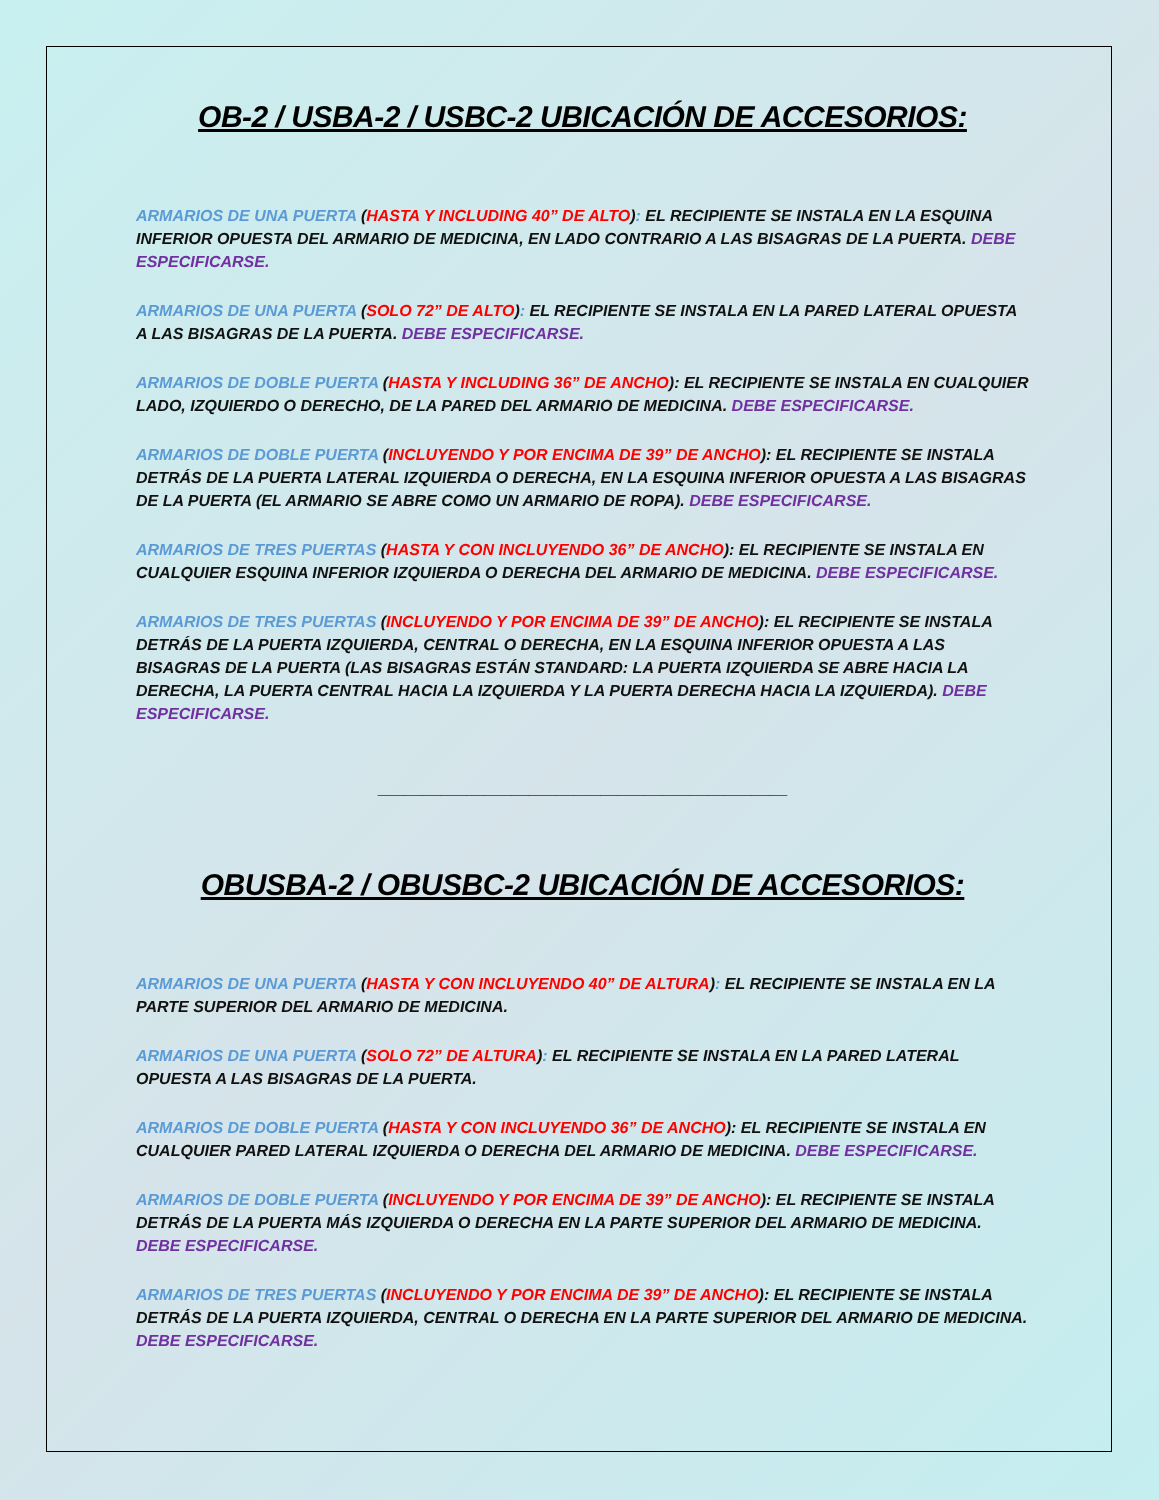OB-2 / USBA-2 / USBC-2 UBICACIÓN DE ACCESORIOS:
ARMARIOS DE UNA PUERTA (HASTA Y INCLUDING 40” DE ALTO): EL RECIPIENTE SE INSTALA EN LA ESQUINA INFERIOR OPUESTA DEL ARMARIO DE MEDICINA, EN LADO CONTRARIO A LAS BISAGRAS DE LA PUERTA. DEBE ESPECIFICARSE.
ARMARIOS DE UNA PUERTA (SOLO 72” DE ALTO): EL RECIPIENTE SE INSTALA EN LA PARED LATERAL OPUESTA A LAS BISAGRAS DE LA PUERTA. DEBE ESPECIFICARSE.
ARMARIOS DE DOBLE PUERTA (HASTA Y INCLUDING 36” DE ANCHO): EL RECIPIENTE SE INSTALA EN CUALQUIER LADO, IZQUIERDO O DERECHO, DE LA PARED DEL ARMARIO DE MEDICINA. DEBE ESPECIFICARSE.
ARMARIOS DE DOBLE PUERTA (INCLUYENDO Y POR ENCIMA DE 39” DE ANCHO): EL RECIPIENTE SE INSTALA DETRÁS DE LA PUERTA LATERAL IZQUIERDA O DERECHA, EN LA ESQUINA INFERIOR OPUESTA A LAS BISAGRAS DE LA PUERTA (EL ARMARIO SE ABRE COMO UN ARMARIO DE ROPA). DEBE ESPECIFICARSE.
ARMARIOS DE TRES PUERTAS (HASTA Y CON INCLUYENDO 36” DE ANCHO): EL RECIPIENTE SE INSTALA EN CUALQUIER ESQUINA INFERIOR IZQUIERDA O DERECHA DEL ARMARIO DE MEDICINA. DEBE ESPECIFICARSE.
ARMARIOS DE TRES PUERTAS (INCLUYENDO Y POR ENCIMA DE 39” DE ANCHO): EL RECIPIENTE SE INSTALA DETRÁS DE LA PUERTA IZQUIERDA, CENTRAL O DERECHA, EN LA ESQUINA INFERIOR OPUESTA A LAS BISAGRAS DE LA PUERTA (LAS BISAGRAS ESTÁN STANDARD: LA PUERTA IZQUIERDA SE ABRE HACIA LA DERECHA, LA PUERTA CENTRAL HACIA LA IZQUIERDA Y LA PUERTA DERECHA HACIA LA IZQUIERDA). DEBE ESPECIFICARSE.
______________________________________________
OBUSBA-2 / OBUSBC-2 UBICACIÓN DE ACCESORIOS:
ARMARIOS DE UNA PUERTA (HASTA Y CON INCLUYENDO 40” DE ALTURA): EL RECIPIENTE SE INSTALA EN LA PARTE SUPERIOR DEL ARMARIO DE MEDICINA.
ARMARIOS DE UNA PUERTA (SOLO 72” DE ALTURA): EL RECIPIENTE SE INSTALA EN LA PARED LATERAL OPUESTA A LAS BISAGRAS DE LA PUERTA.
ARMARIOS DE DOBLE PUERTA (HASTA Y CON INCLUYENDO 36” DE ANCHO): EL RECIPIENTE SE INSTALA EN CUALQUIER PARED LATERAL IZQUIERDA O DERECHA DEL ARMARIO DE MEDICINA. DEBE ESPECIFICARSE.
ARMARIOS DE DOBLE PUERTA (INCLUYENDO Y POR ENCIMA DE 39” DE ANCHO): EL RECIPIENTE SE INSTALA DETRÁS DE LA PUERTA MÁS IZQUIERDA O DERECHA EN LA PARTE SUPERIOR DEL ARMARIO DE MEDICINA. DEBE ESPECIFICARSE.
ARMARIOS DE TRES PUERTAS (INCLUYENDO Y POR ENCIMA DE 39” DE ANCHO): EL RECIPIENTE SE INSTALA DETRÁS DE LA PUERTA IZQUIERDA, CENTRAL O DERECHA EN LA PARTE SUPERIOR DEL ARMARIO DE MEDICINA. DEBE ESPECIFICARSE.